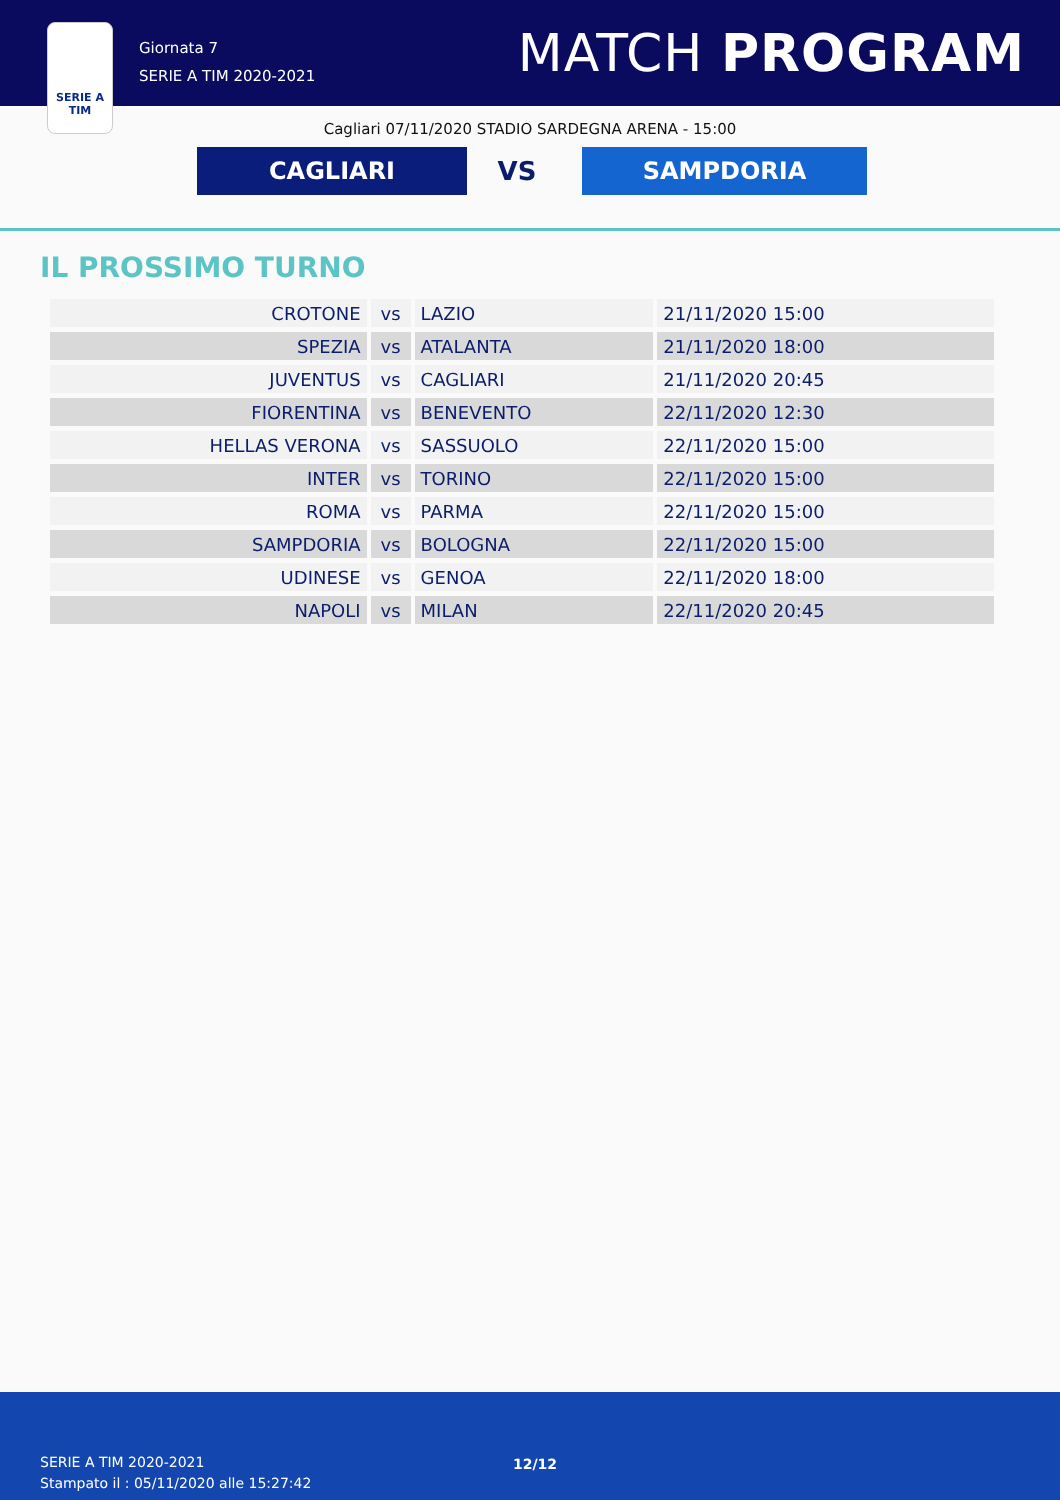SERIE A
TIM
Giornata 7
SERIE A TIM 2020-2021
MATCH PROGRAM
Cagliari 07/11/2020 STADIO SARDEGNA ARENA - 15:00
CAGLIARI
VS
SAMPDORIA
IL PROSSIMO TURNO
| CROTONE | vs | LAZIO | 21/11/2020 15:00 |
| SPEZIA | vs | ATALANTA | 21/11/2020 18:00 |
| JUVENTUS | vs | CAGLIARI | 21/11/2020 20:45 |
| FIORENTINA | vs | BENEVENTO | 22/11/2020 12:30 |
| HELLAS VERONA | vs | SASSUOLO | 22/11/2020 15:00 |
| INTER | vs | TORINO | 22/11/2020 15:00 |
| ROMA | vs | PARMA | 22/11/2020 15:00 |
| SAMPDORIA | vs | BOLOGNA | 22/11/2020 15:00 |
| UDINESE | vs | GENOA | 22/11/2020 18:00 |
| NAPOLI | vs | MILAN | 22/11/2020 20:45 |
SERIE A TIM 2020-2021
Stampato il : 05/11/2020 alle 15:27:42
12/12